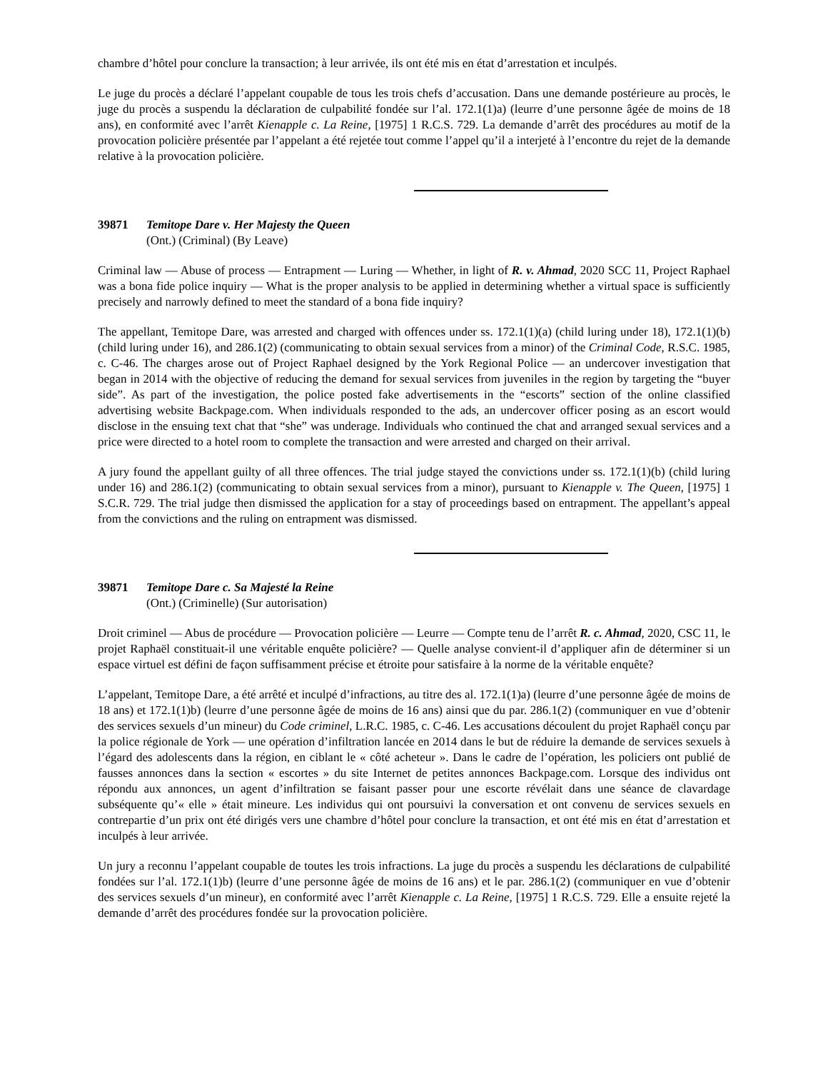chambre d’hôtel pour conclure la transaction; à leur arrivée, ils ont été mis en état d’arrestation et inculpés.
Le juge du procès a déclaré l’appelant coupable de tous les trois chefs d’accusation. Dans une demande postérieure au procès, le juge du procès a suspendu la déclaration de culpabilité fondée sur l’al. 172.1(1)a) (leurre d’une personne âgée de moins de 18 ans), en conformité avec l’arrêt Kienapple c. La Reine, [1975] 1 R.C.S. 729. La demande d’arrêt des procédures au motif de la provocation policière présentée par l’appelant a été rejetée tout comme l’appel qu’il a interjeté à l’encontre du rejet de la demande relative à la provocation policière.
39871 Temitope Dare v. Her Majesty the Queen
(Ont.) (Criminal) (By Leave)
Criminal law — Abuse of process — Entrapment — Luring — Whether, in light of R. v. Ahmad, 2020 SCC 11, Project Raphael was a bona fide police inquiry — What is the proper analysis to be applied in determining whether a virtual space is sufficiently precisely and narrowly defined to meet the standard of a bona fide inquiry?
The appellant, Temitope Dare, was arrested and charged with offences under ss. 172.1(1)(a) (child luring under 18), 172.1(1)(b) (child luring under 16), and 286.1(2) (communicating to obtain sexual services from a minor) of the Criminal Code, R.S.C. 1985, c. C-46. The charges arose out of Project Raphael designed by the York Regional Police — an undercover investigation that began in 2014 with the objective of reducing the demand for sexual services from juveniles in the region by targeting the “buyer side”. As part of the investigation, the police posted fake advertisements in the “escorts” section of the online classified advertising website Backpage.com. When individuals responded to the ads, an undercover officer posing as an escort would disclose in the ensuing text chat that “she” was underage. Individuals who continued the chat and arranged sexual services and a price were directed to a hotel room to complete the transaction and were arrested and charged on their arrival.
A jury found the appellant guilty of all three offences. The trial judge stayed the convictions under ss. 172.1(1)(b) (child luring under 16) and 286.1(2) (communicating to obtain sexual services from a minor), pursuant to Kienapple v. The Queen, [1975] 1 S.C.R. 729. The trial judge then dismissed the application for a stay of proceedings based on entrapment. The appellant’s appeal from the convictions and the ruling on entrapment was dismissed.
39871 Temitope Dare c. Sa Majesté la Reine
(Ont.) (Criminelle) (Sur autorisation)
Droit criminel — Abus de procédure — Provocation policière — Leurre — Compte tenu de l’arrêt R. c. Ahmad, 2020, CSC 11, le projet Raphaël constituait-il une véritable enquête policière? — Quelle analyse convient-il d’appliquer afin de déterminer si un espace virtuel est défini de façon suffisamment précise et étroite pour satisfaire à la norme de la véritable enquête?
L’appelant, Temitope Dare, a été arrêté et inculpé d’infractions, au titre des al. 172.1(1)a) (leurre d’une personne âgée de moins de 18 ans) et 172.1(1)b) (leurre d’une personne âgée de moins de 16 ans) ainsi que du par. 286.1(2) (communiquer en vue d’obtenir des services sexuels d’un mineur) du Code criminel, L.R.C. 1985, c. C-46. Les accusations découlent du projet Raphaël conçu par la police régionale de York — une opération d’infiltration lancée en 2014 dans le but de réduire la demande de services sexuels à l’égard des adolescents dans la région, en ciblant le « côté acheteur ». Dans le cadre de l’opération, les policiers ont publié de fausses annonces dans la section « escortes » du site Internet de petites annonces Backpage.com. Lorsque des individus ont répondu aux annonces, un agent d’infiltration se faisant passer pour une escorte révélait dans une séance de clavardage subséquente qu’« elle » était mineure. Les individus qui ont poursuivi la conversation et ont convenu de services sexuels en contrepartie d’un prix ont été dirigés vers une chambre d’hôtel pour conclure la transaction, et ont été mis en état d’arrestation et inculpés à leur arrivée.
Un jury a reconnu l’appelant coupable de toutes les trois infractions. La juge du procès a suspendu les déclarations de culpabilité fondées sur l’al. 172.1(1)b) (leurre d’une personne âgée de moins de 16 ans) et le par. 286.1(2) (communiquer en vue d’obtenir des services sexuels d’un mineur), en conformité avec l’arrêt Kienapple c. La Reine, [1975] 1 R.C.S. 729. Elle a ensuite rejeté la demande d’arrêt des procédures fondée sur la provocation policière.